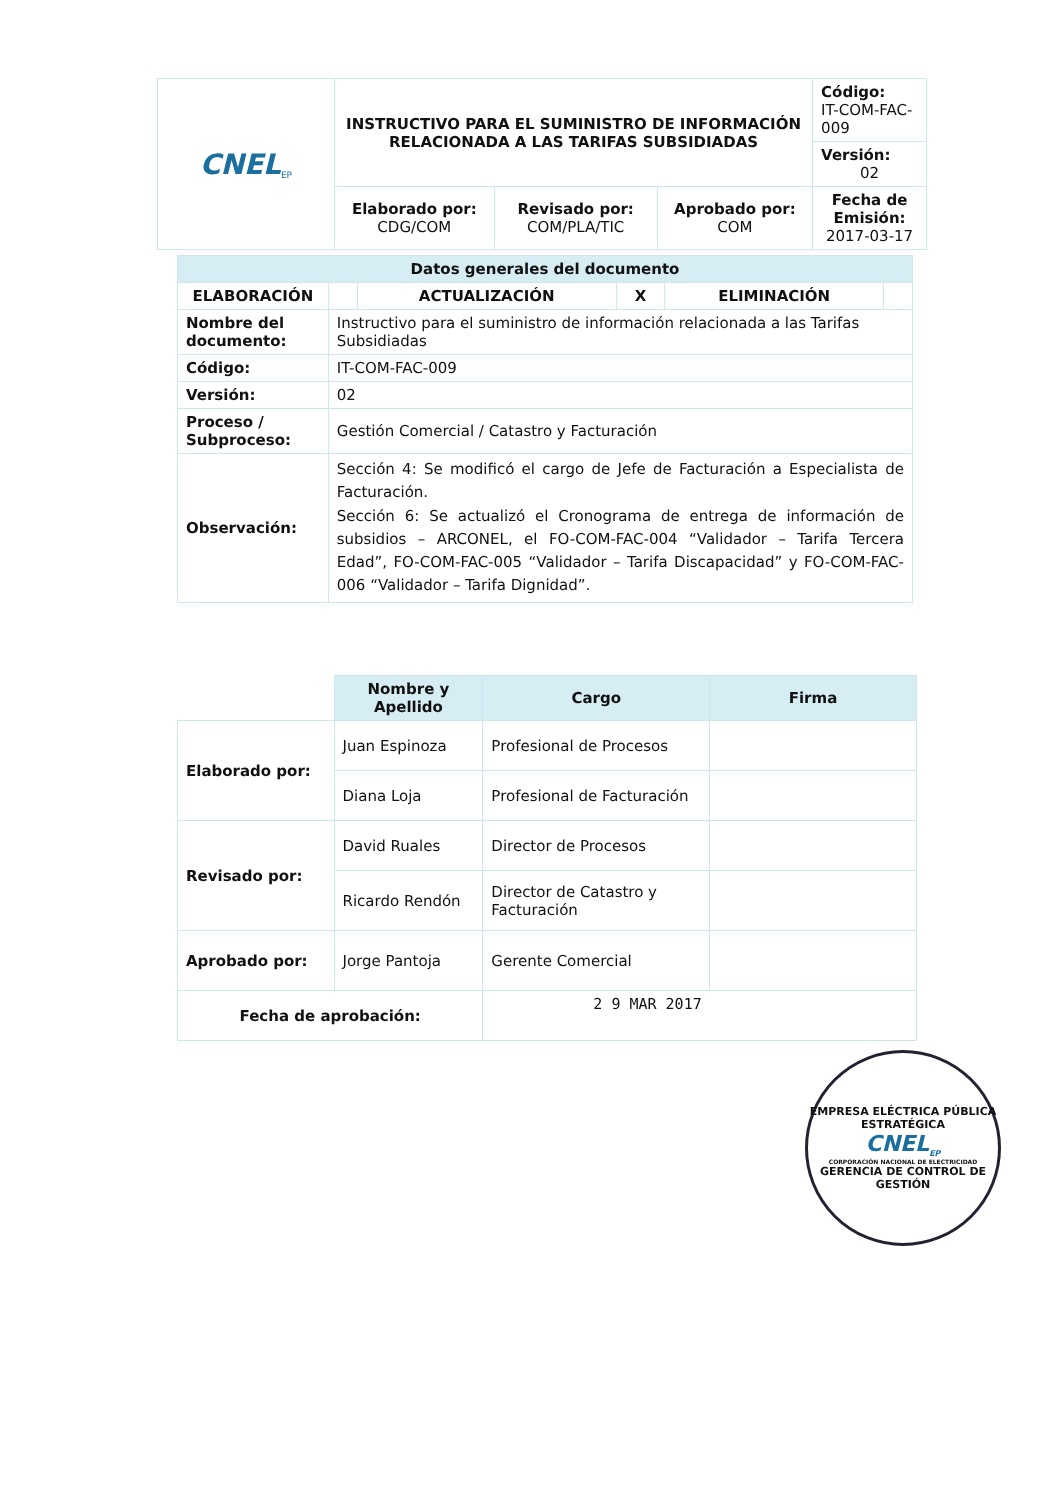| CNEL<sub>EP</sub> | INSTRUCTIVO PARA EL SUMINISTRO DE INFORMACIÓN RELACIONADA A LAS TARIFAS SUBSIDIADAS | | | Código: IT-COM-FAC-009 |
| | | | | Versión: 02 |
| | Elaborado por: CDG/COM | Revisado por: COM/PLA/TIC | Aprobado por: COM | Fecha de Emisión: 2017-03-17 |
| Datos generales del documento | | | | | |
| --- | --- | --- | --- | --- | --- |
| ELABORACIÓN | | ACTUALIZACIÓN | X | ELIMINACIÓN | |
| Nombre del documento: | Instructivo para el suministro de información relacionada a las Tarifas Subsidiadas | | | | |
| Código: | IT-COM-FAC-009 | | | | |
| Versión: | 02 | | | | |
| Proceso / Subproceso: | Gestión Comercial / Catastro y Facturación | | | | |
| Observación: | Sección 4: Se modificó el cargo de Jefe de Facturación a Especialista de Facturación. Sección 6: Se actualizó el Cronograma de entrega de información de subsidios – ARCONEL, el FO-COM-FAC-004 “Validador – Tarifa Tercera Edad”, FO-COM-FAC-005 “Validador – Tarifa Discapacidad” y FO-COM-FAC-006 “Validador – Tarifa Dignidad”. | | | | |
| | Nombre y Apellido | Cargo | Firma |
| Elaborado por: | Juan Espinoza | Profesional de Procesos | |
| | Diana Loja | Profesional de Facturación | |
| Revisado por: | David Ruales | Director de Procesos | |
| | Ricardo Rendón | Director de Catastro y Facturación | |
| Aprobado por: | Jorge Pantoja | Gerente Comercial | |
| Fecha de aprobación: | | 2 9 MAR 2017 | |
EMPRESA ELÉCTRICA PÚBLICA ESTRATÉGICA
CNEL<sub>EP</sub>
CORPORACIÓN NACIONAL DE ELECTRICIDAD
GERENCIA DE CONTROL DE GESTIÓN